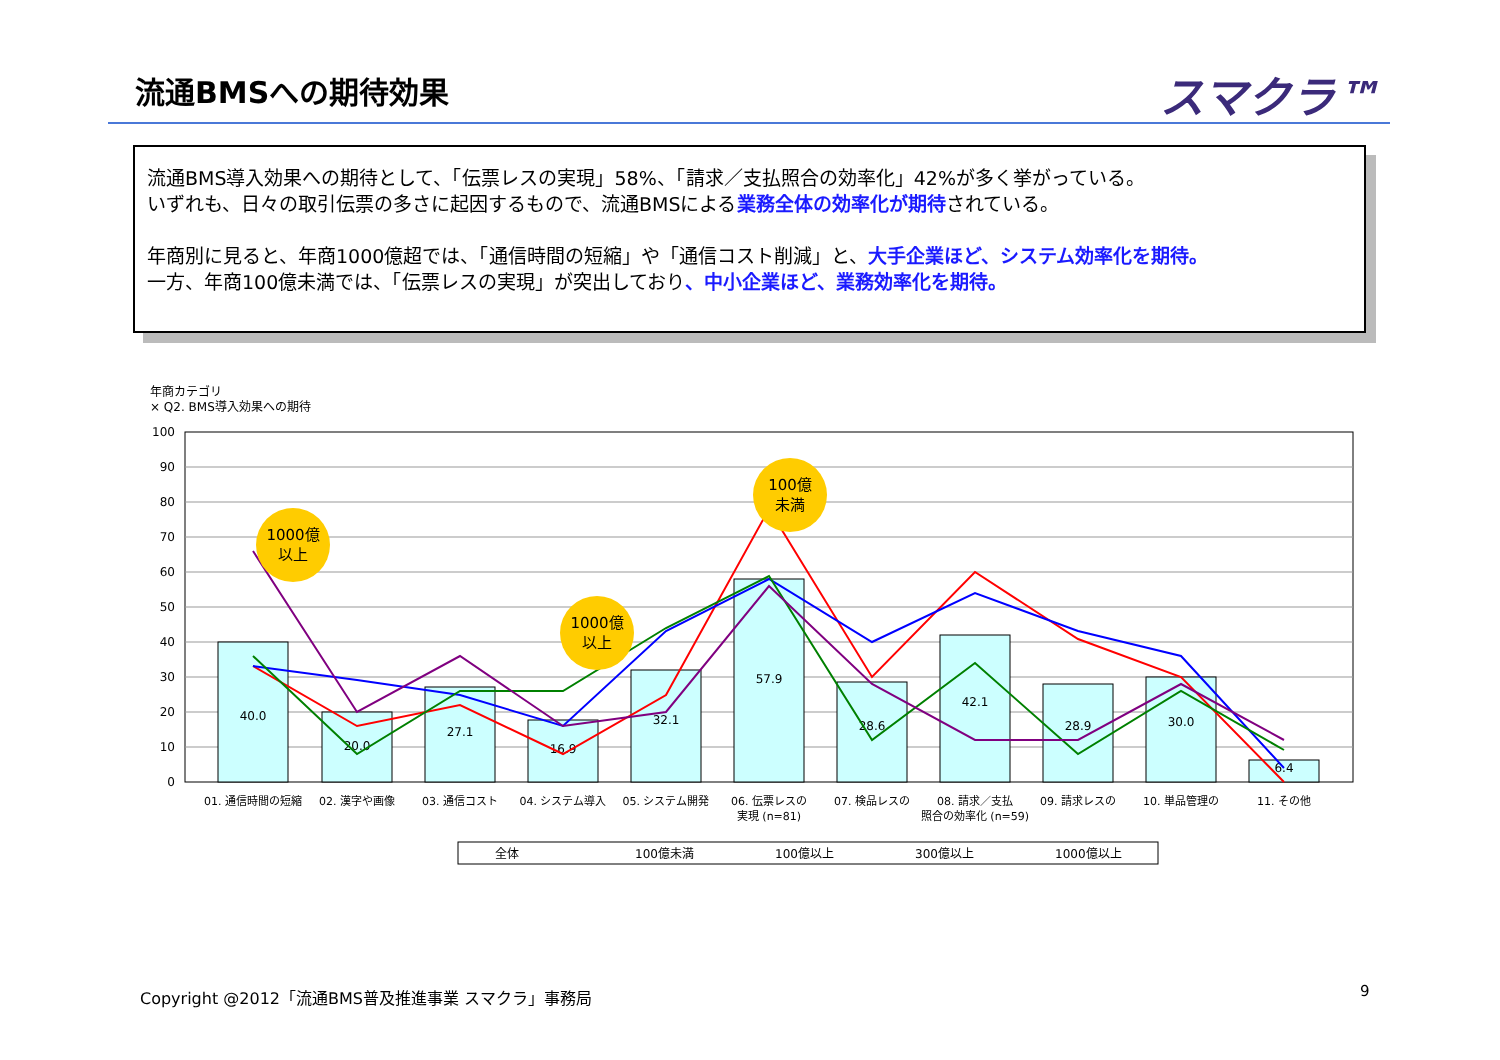流通BMSへの期待効果 スマクラ™
流通BMS導入効果への期待として、「伝票レスの実現」58%、「請求／支払照合の効率化」42%が多く挙がっている。
いずれも、日々の取引伝票の多さに起因するもので、流通BMSによる業務全体の効率化が期待されている。
年商別に見ると、年商1000億超では、「通信時間の短縮」や「通信コスト削減」と、大手企業ほど、システム効率化を期待。
一方、年商100億未満では、「伝票レスの実現」が突出しており、中小企業ほど、業務効率化を期待。
年商カテゴリ
× Q2. BMS導入効果への期待
100
90
80
70
60
50
40
30
20
10
0
40.0
20.0
27.1
16.9
32.1
57.9
28.6
42.1
28.9
30.0
6.4
1000億
以上
1000億
以上
100億
未満
01. 通信時間の短縮
02. 漢字や画像
03. 通信コスト
04. システム導入
05. システム開発
06. 伝票レスの
07. 検品レスの
08. 請求／支払
09. 請求レスの
10. 単品管理の
11. その他
実現 (n=81)
照合の効率化 (n=59)
全体
100億未満
100億以上
300億以上
1000億以上
Copyright @2012「流通BMS普及推進事業 スマクラ」事務局
9